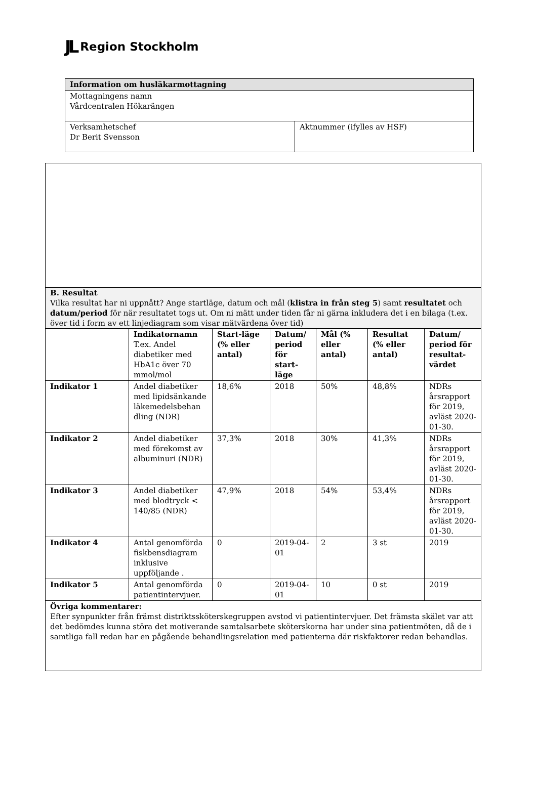JL Region Stockholm
| Information om husläkarmottagning | |
| --- | --- |
| Mottagningens namn Vårdcentralen Hökarängen | |
| Verksamhetschef Dr Berit Svensson | Aktnummer (ifylles av HSF) |
| B. Resultat Vilka resultat har ni uppnått? Ange startläge, datum och mål ( klistra in från steg 5 ) samt resultatet och datum/period för när resultatet togs ut. Om ni mätt under tiden får ni gärna inkludera det i en bilaga (t.ex. över tid i form av ett linjediagram som visar mätvärdena över tid) | | | | | | |
| | Indikatornamn T.ex. Andel diabetiker med HbA1c över 70 mmol/mol | Start-läge (% eller antal) | Datum/ period för start-läge | Mål (% eller antal) | Resultat (% eller antal) | Datum/ period för resultat-värdet |
| Indikator 1 | Andel diabetiker med lipidsänkande läkemedelsbehan dling (NDR) | 18,6% | 2018 | 50% | 48,8% | NDRs årsrapport för 2019, avläst 2020-01-30. |
| Indikator 2 | Andel diabetiker med förekomst av albuminuri (NDR) | 37,3% | 2018 | 30% | 41,3% | NDRs årsrapport för 2019, avläst 2020-01-30. |
| Indikator 3 | Andel diabetiker med blodtryck < 140/85 (NDR) | 47,9% | 2018 | 54% | 53,4% | NDRs årsrapport för 2019, avläst 2020-01-30. |
| Indikator 4 | Antal genomförda fiskbensdiagram inklusive uppföljande . | 0 | 2019-04-01 | 2 | 3 st | 2019 |
| Indikator 5 | Antal genomförda patientintervjuer. | 0 | 2019-04-01 | 10 | 0 st | 2019 |
| Övriga kommentarer: Efter synpunkter från främst distriktssköterskegruppen avstod vi patientintervjuer. Det främsta skälet var att det bedömdes kunna störa det motiverande samtalsarbete sköterskorna har under sina patientmöten, då de i samtliga fall redan har en pågående behandlingsrelation med patienterna där riskfaktorer redan behandlas. | | | | | | |